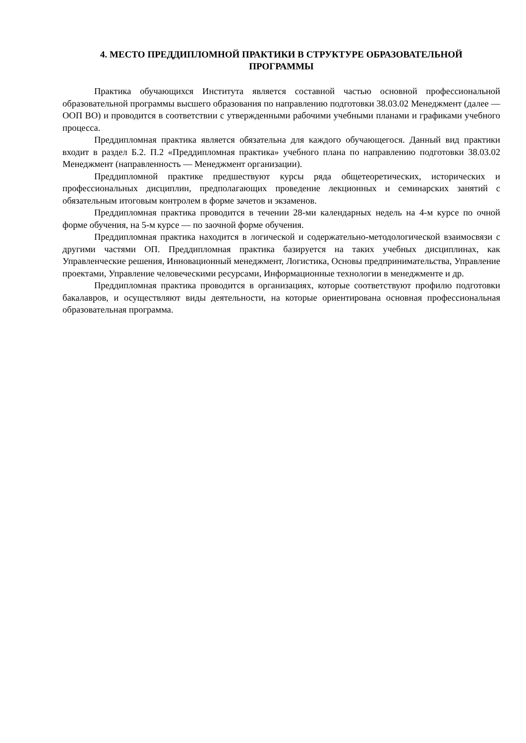4. МЕСТО ПРЕДДИПЛОМНОЙ ПРАКТИКИ В СТРУКТУРЕ ОБРАЗОВАТЕЛЬНОЙ
ПРОГРАММЫ
Практика обучающихся Института является составной частью основной профессиональной образовательной программы высшего образования по направлению подготовки 38.03.02 Менеджмент (далее — ООП ВО) и проводится в соответствии с утвержденными рабочими учебными планами и графиками учебного процесса.
Преддипломная практика является обязательна для каждого обучающегося. Данный вид практики входит в раздел Б.2. П.2 «Преддипломная практика» учебного плана по направлению подготовки 38.03.02 Менеджмент (направленность — Менеджмент организации).
Преддипломной практике предшествуют курсы ряда общетеоретических, исторических и профессиональных дисциплин, предполагающих проведение лекционных и семинарских занятий с обязательным итоговым контролем в форме зачетов и экзаменов.
Преддипломная практика проводится в течении 28-ми календарных недель на 4-м курсе по очной форме обучения, на 5-м курсе — по заочной форме обучения.
Преддипломная практика находится в логической и содержательно-методологической взаимосвязи с другими частями ОП. Преддипломная практика базируется на таких учебных дисциплинах, как Управленческие решения, Инновационный менеджмент, Логистика, Основы предпринимательства, Управление проектами, Управление человеческими ресурсами, Информационные технологии в менеджменте и др.
Преддипломная практика проводится в организациях, которые соответствуют профилю подготовки бакалавров, и осуществляют виды деятельности, на которые ориентирована основная профессиональная образовательная программа.